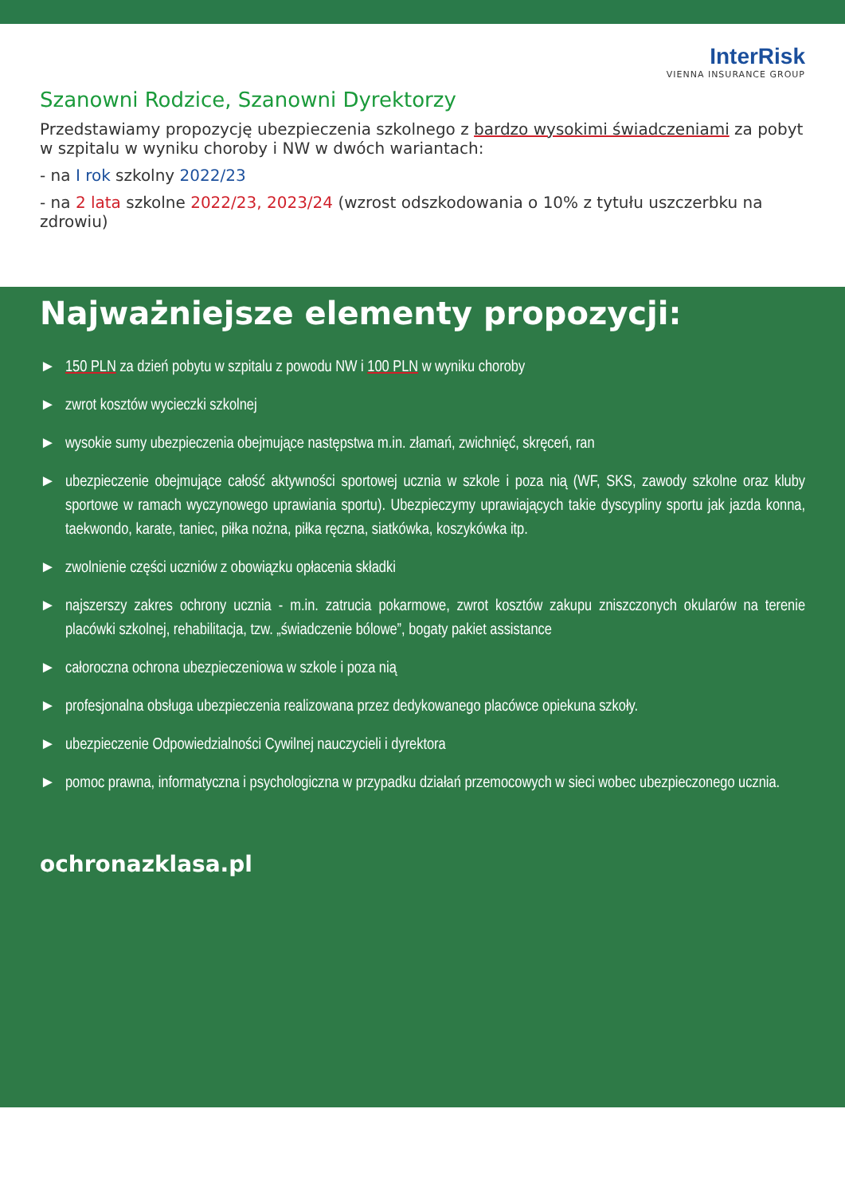InterRisk
VIENNA INSURANCE GROUP
Szanowni Rodzice, Szanowni Dyrektorzy
Przedstawiamy propozycję ubezpieczenia szkolnego z bardzo wysokimi świadczeniami za pobyt w szpitalu w wyniku choroby i NW w dwóch wariantach:
- na I rok szkolny 2022/23
- na 2 lata szkolne 2022/23, 2023/24 (wzrost odszkodowania o 10% z tytułu uszczerbku na zdrowiu)
Najważniejsze elementy propozycji:
► 150 PLN za dzień pobytu w szpitalu z powodu NW i 100 PLN w wyniku choroby
► zwrot kosztów wycieczki szkolnej
► wysokie sumy ubezpieczenia obejmujące następstwa m.in. złamań, zwichnięć, skręceń, ran
► ubezpieczenie obejmujące całość aktywności sportowej ucznia w szkole i poza nią (WF, SKS, zawody szkolne oraz kluby sportowe w ramach wyczynowego uprawiania sportu). Ubezpieczymy uprawiających takie dyscypliny sportu jak jazda konna, taekwondo, karate, taniec, piłka nożna, piłka ręczna, siatkówka, koszykówka itp.
► zwolnienie części uczniów z obowiązku opłacenia składki
► najszerszy zakres ochrony ucznia - m.in. zatrucia pokarmowe, zwrot kosztów zakupu zniszczonych okularów na terenie placówki szkolnej, rehabilitacja, tzw. „świadczenie bólowe”, bogaty pakiet assistance
► całoroczna ochrona ubezpieczeniowa w szkole i poza nią
► profesjonalna obsługa ubezpieczenia realizowana przez dedykowanego placówce opiekuna szkoły.
► ubezpieczenie Odpowiedzialności Cywilnej nauczycieli i dyrektora
► pomoc prawna, informatyczna i psychologiczna w przypadku działań przemocowych w sieci wobec ubezpieczonego ucznia.
ochronazklasa.pl